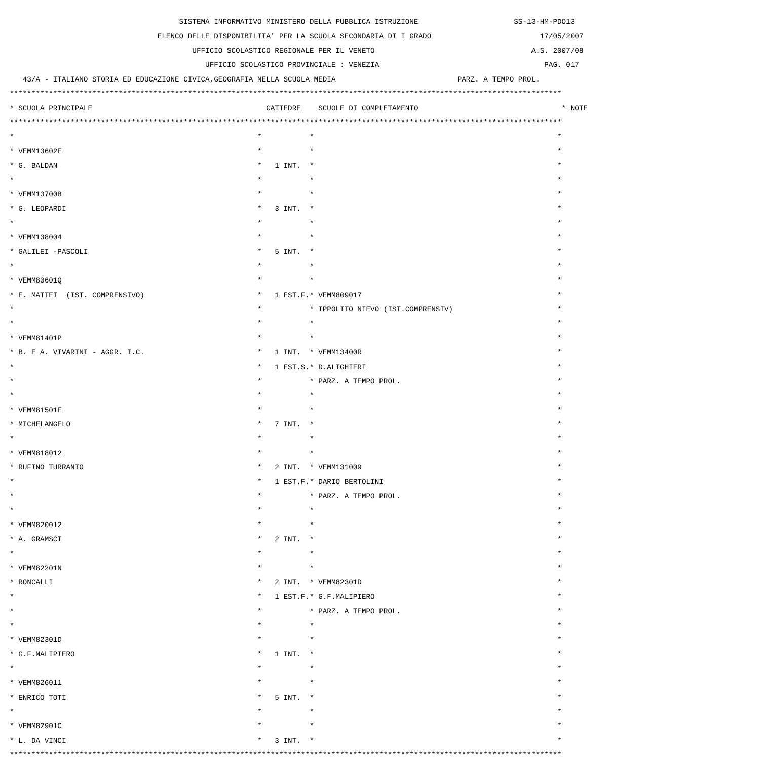SISTEMA INFORMATIVO MINISTERO DELLA PUBBLICA ISTRUZIONE SS-13-HM-PDO13
ELENCO DELLE DISPONIBILITA' PER LA SCUOLA SECONDARIA DI I GRADO 17/05/2007
UFFICIO SCOLASTICO REGIONALE PER IL VENETO A.S. 2007/08
UFFICIO SCOLASTICO PROVINCIALE : VENEZIA PAG. 017
43/A - ITALIANO STORIA ED EDUCAZIONE CIVICA,GEOGRAFIA NELLA SCUOLA MEDIA PARZ. A TEMPO PROL.
*******************************************************************************************************************************
* SCUOLA PRINCIPALE CATTEDRE SCUOLE DI COMPLETAMENTO * NOTE
*******************************************************************************************************************************
* * * *
* VEMM13602E * * *
* G. BALDAN * 1 INT. * *
* * * *
* VEMM137008 * * *
* G. LEOPARDI * 3 INT. * *
* * * *
* VEMM138004 * * *
* GALILEI -PASCOLI * 5 INT. * *
* * * *
* VEMM80601Q * * *
* E. MATTEI (IST. COMPRENSIVO) * 1 EST.F. * VEMM809017 *
* * * IPPOLITO NIEVO (IST.COMPRENSIV) *
* * * *
* VEMM81401P * * *
* B. E A. VIVARINI - AGGR. I.C. * 1 INT. * VEMM13400R *
* * 1 EST.S. * D.ALIGHIERI *
* * * PARZ. A TEMPO PROL. *
* * * *
* VEMM81501E * * *
* MICHELANGELO * 7 INT. * *
* * * *
* VEMM818012 * * *
* RUFINO TURRANIO * 2 INT. * VEMM131009 *
* * 1 EST.F. * DARIO BERTOLINI *
* * * PARZ. A TEMPO PROL. *
* * * *
* VEMM820012 * * *
* A. GRAMSCI * 2 INT. * *
* * * *
* VEMM82201N * * *
* RONCALLI * 2 INT. * VEMM82301D *
* * 1 EST.F. * G.F.MALIPIERO *
* * * PARZ. A TEMPO PROL. *
* * * *
* VEMM82301D * * *
* G.F.MALIPIERO * 1 INT. * *
* * * *
* VEMM826011 * * *
* ENRICO TOTI * 5 INT. * *
* * * *
* VEMM82901C * * *
* L. DA VINCI * 3 INT. * *
*******************************************************************************************************************************